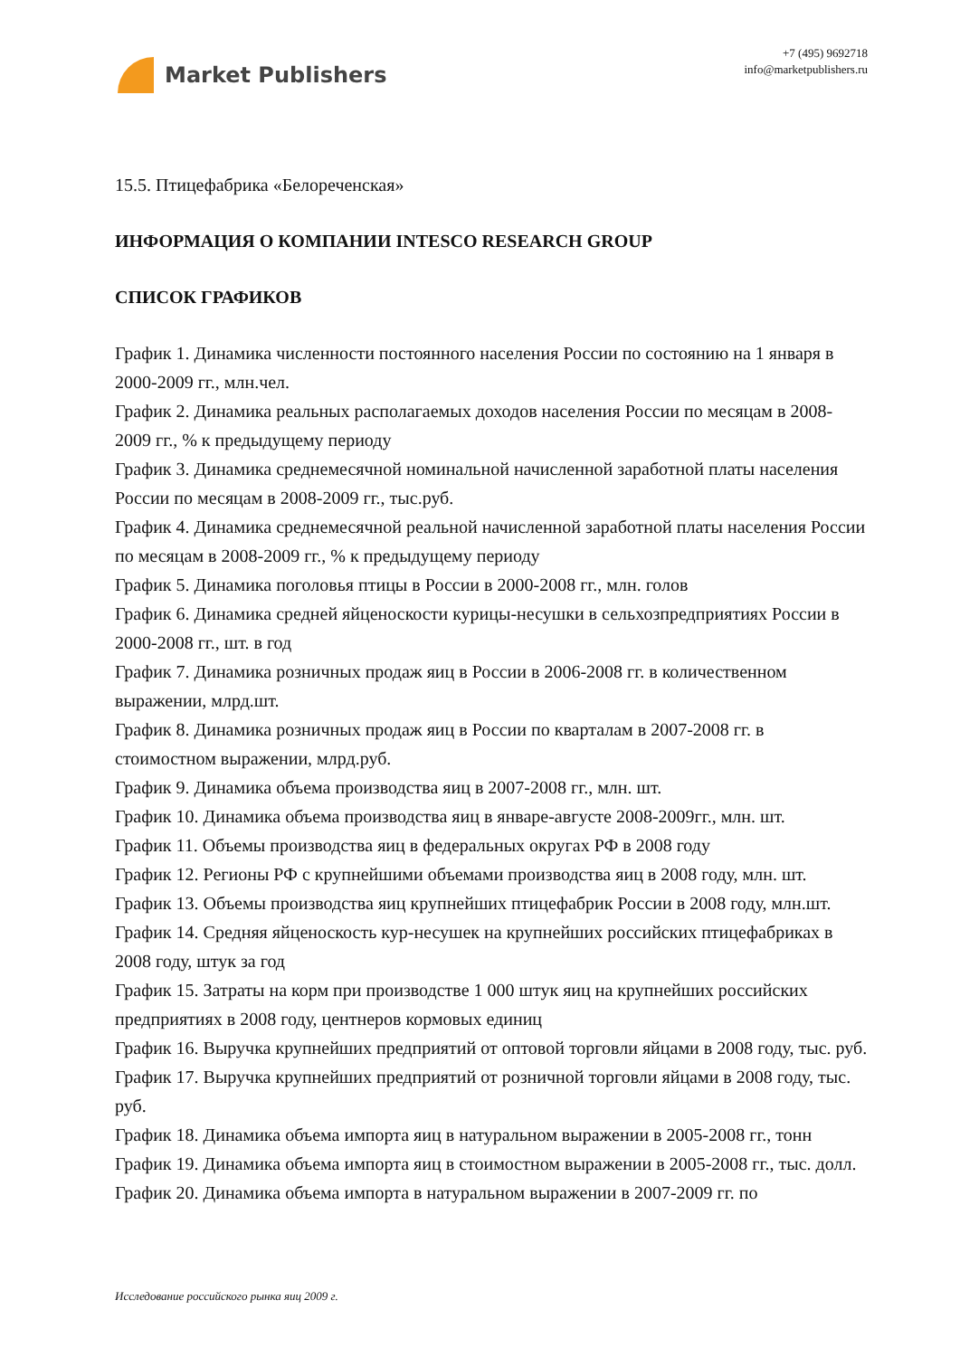Market Publishers
+7 (495) 9692718
info@marketpublishers.ru
15.5. Птицефабрика «Белореченская»
ИНФОРМАЦИЯ О КОМПАНИИ INTESCO RESEARCH GROUP
СПИСОК ГРАФИКОВ
График 1. Динамика численности постоянного населения России по состоянию на 1 января в 2000-2009 гг., млн.чел.
График 2. Динамика реальных располагаемых доходов населения России по месяцам в 2008-2009 гг., % к предыдущему периоду
График 3. Динамика среднемесячной номинальной начисленной заработной платы населения России по месяцам в 2008-2009 гг., тыс.руб.
График 4. Динамика среднемесячной реальной начисленной заработной платы населения России по месяцам в 2008-2009 гг., % к предыдущему периоду
График 5. Динамика поголовья птицы в России в 2000-2008 гг., млн. голов
График 6. Динамика средней яйценоскости курицы-несушки в сельхозпредприятиях России в 2000-2008 гг., шт. в год
График 7. Динамика розничных продаж яиц в России в 2006-2008 гг. в количественном выражении, млрд.шт.
График 8. Динамика розничных продаж яиц в России по кварталам в 2007-2008 гг. в стоимостном выражении, млрд.руб.
График 9. Динамика объема производства яиц в 2007-2008 гг., млн. шт.
График 10. Динамика объема производства яиц в январе-августе 2008-2009гг., млн. шт.
График 11. Объемы производства яиц в федеральных округах РФ в 2008 году
График 12. Регионы РФ с крупнейшими объемами производства яиц в 2008 году, млн. шт.
График 13. Объемы производства яиц крупнейших птицефабрик России в 2008 году, млн.шт.
График 14. Средняя яйценоскость кур-несушек на крупнейших российских птицефабриках в 2008 году, штук за год
График 15. Затраты на корм при производстве 1 000 штук яиц на крупнейших российских предприятиях в 2008 году, центнеров кормовых единиц
График 16. Выручка крупнейших предприятий от оптовой торговли яйцами в 2008 году, тыс. руб.
График 17. Выручка крупнейших предприятий от розничной торговли яйцами в 2008 году, тыс. руб.
График 18. Динамика объема импорта яиц в натуральном выражении в 2005-2008 гг., тонн
График 19. Динамика объема импорта яиц в стоимостном выражении в 2005-2008 гг., тыс. долл.
График 20. Динамика объема импорта в натуральном выражении в 2007-2009 гг. по
Исследование российского рынка яиц 2009 г.